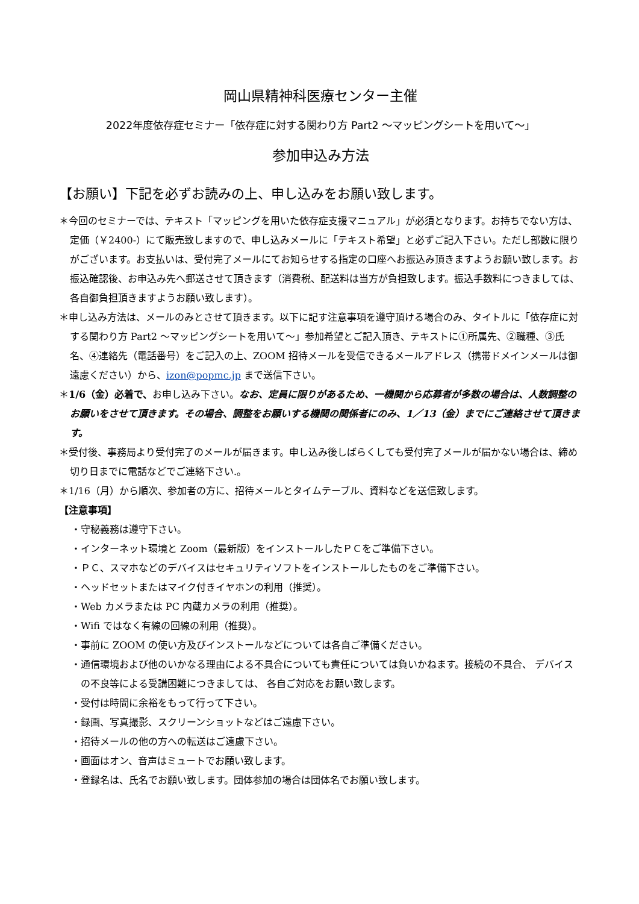岡山県精神科医療センター主催
2022年度依存症セミナー「依存症に対する関わり方 Part2 ～マッピングシートを用いて～」
参加申込み方法
【お願い】下記を必ずお読みの上、申し込みをお願い致します。
＊今回のセミナーでは、テキスト「マッピングを用いた依存症支援マニュアル」が必須となります。お持ちでない方は、定価（￥2400-）にて販売致しますので、申し込みメールに「テキスト希望」と必ずご記入下さい。ただし部数に限りがございます。お支払いは、受付完了メールにてお知らせする指定の口座へお振込み頂きますようお願い致します。お振込確認後、お申込み先へ郵送させて頂きます（消費税、配送料は当方が負担致します。振込手数料につきましては、各自御負担頂きますようお願い致します）。
＊申し込み方法は、メールのみとさせて頂きます。以下に記す注意事項を遵守頂ける場合のみ、タイトルに「依存症に対する関わり方 Part2 ～マッピングシートを用いて～」参加希望とご記入頂き、テキストに①所属先、②職種、③氏名、④連絡先（電話番号）をご記入の上、ZOOM 招待メールを受信できるメールアドレス（携帯ドメインメールは御遠慮ください）から、izon@popmc.jp まで送信下さい。
＊1/6（金）必着で、お申し込み下さい。なお、定員に限りがあるため、一機関から応募者が多数の場合は、人数調整のお願いをさせて頂きます。その場合、調整をお願いする機関の関係者にのみ、1／13（金）までにご連絡させて頂きます。
＊受付後、事務局より受付完了のメールが届きます。申し込み後しばらくしても受付完了メールが届かない場合は、締め切り日までに電話などでご連絡下さい.。
＊1/16（月）から順次、参加者の方に、招待メールとタイムテーブル、資料などを送信致します。
【注意事項】
・守秘義務は遵守下さい。
・インターネット環境と Zoom（最新版）をインストールしたＰＣをご準備下さい。
・ＰＣ、スマホなどのデバイスはセキュリティソフトをインストールしたものをご準備下さい。
・ヘッドセットまたはマイク付きイヤホンの利用（推奨）。
・Web カメラまたは PC 内蔵カメラの利用（推奨）。
・Wifi ではなく有線の回線の利用（推奨）。
・事前に ZOOM の使い方及びインストールなどについては各自ご準備ください。
・通信環境および他のいかなる理由による不具合についても責任については負いかねます。接続の不具合、 デバイスの不良等による受講困難につきましては、 各自ご対応をお願い致します。
・受付は時間に余裕をもって行って下さい。
・録画、写真撮影、スクリーンショットなどはご遠慮下さい。
・招待メールの他の方への転送はご遠慮下さい。
・画面はオン、音声はミュートでお願い致します。
・登録名は、氏名でお願い致します。団体参加の場合は団体名でお願い致します。